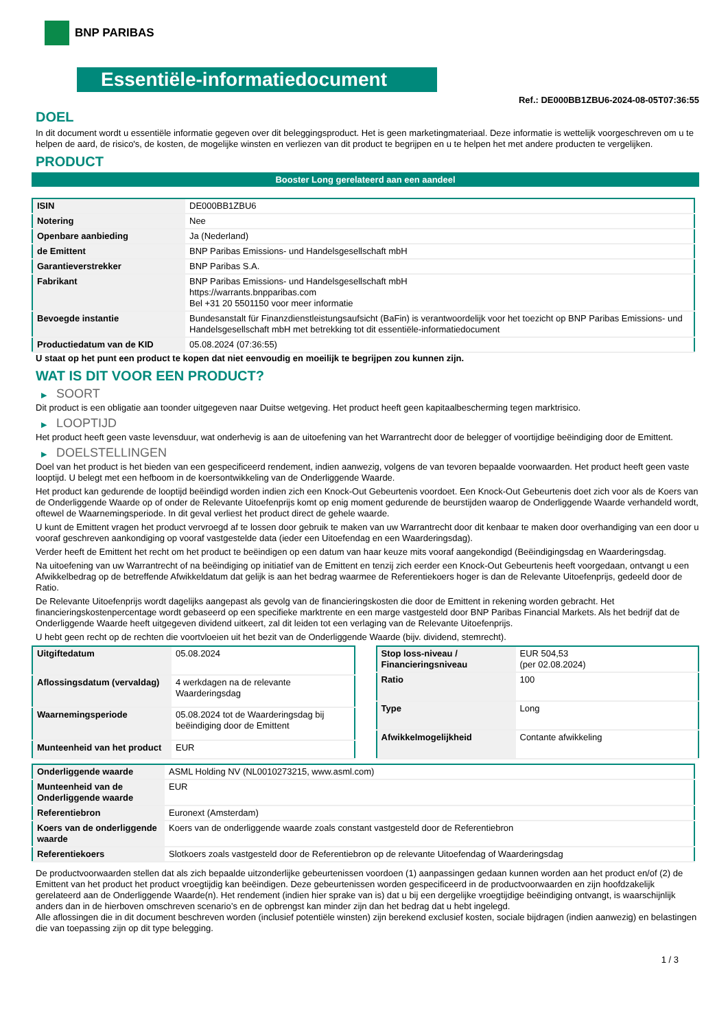BNP PARIBAS
Essentiële-informatiedocument
Ref.: DE000BB1ZBU6-2024-08-05T07:36:55
DOEL
In dit document wordt u essentiële informatie gegeven over dit beleggingsproduct. Het is geen marketingmateriaal. Deze informatie is wettelijk voorgeschreven om u te helpen de aard, de risico's, de kosten, de mogelijke winsten en verliezen van dit product te begrijpen en u te helpen het met andere producten te vergelijken.
PRODUCT
Booster Long gerelateerd aan een aandeel
| ISIN | DE000BB1ZBU6 |
| Notering | Nee |
| Openbare aanbieding | Ja (Nederland) |
| de Emittent | BNP Paribas Emissions- und Handelsgesellschaft mbH |
| Garantieverstrekker | BNP Paribas S.A. |
| Fabrikant | BNP Paribas Emissions- und Handelsgesellschaft mbH https://warrants.bnpparibas.com Bel +31 20 5501150 voor meer informatie |
| Bevoegde instantie | Bundesanstalt für Finanzdienstleistungsaufsicht (BaFin) is verantwoordelijk voor het toezicht op BNP Paribas Emissions- und Handelsgesellschaft mbH met betrekking tot dit essentiële-informatiedocument |
| Productiedatum van de KID | 05.08.2024 (07:36:55) |
U staat op het punt een product te kopen dat niet eenvoudig en moeilijk te begrijpen zou kunnen zijn.
WAT IS DIT VOOR EEN PRODUCT?
▶ SOORT
Dit product is een obligatie aan toonder uitgegeven naar Duitse wetgeving. Het product heeft geen kapitaalbescherming tegen marktrisico.
▶ LOOPTIJD
Het product heeft geen vaste levensduur, wat onderhevig is aan de uitoefening van het Warrantrecht door de belegger of voortijdige beëindiging door de Emittent.
▶ DOELSTELLINGEN
Doel van het product is het bieden van een gespecificeerd rendement, indien aanwezig, volgens de van tevoren bepaalde voorwaarden. Het product heeft geen vaste looptijd. U belegt met een hefboom in de koersontwikkeling van de Onderliggende Waarde.
Het product kan gedurende de looptijd beëindigd worden indien zich een Knock-Out Gebeurtenis voordoet. Een Knock-Out Gebeurtenis doet zich voor als de Koers van de Onderliggende Waarde op of onder de Relevante Uitoefenprijs komt op enig moment gedurende de beurstijden waarop de Onderliggende Waarde verhandeld wordt, oftewel de Waarnemingsperiode. In dit geval verliest het product direct de gehele waarde.
U kunt de Emittent vragen het product vervroegd af te lossen door gebruik te maken van uw Warrantrecht door dit kenbaar te maken door overhandiging van een door u vooraf geschreven aankondiging op vooraf vastgestelde data (ieder een Uitoefendag en een Waarderingsdag).
Verder heeft de Emittent het recht om het product te beëindigen op een datum van haar keuze mits vooraf aangekondigd (Beëindigingsdag en Waarderingsdag.
Na uitoefening van uw Warrantrecht of na beëindiging op initiatief van de Emittent en tenzij zich eerder een Knock-Out Gebeurtenis heeft voorgedaan, ontvangt u een Afwikkelbedrag op de betreffende Afwikkeldatum dat gelijk is aan het bedrag waarmee de Referentiekoers hoger is dan de Relevante Uitoefenprijs, gedeeld door de Ratio.
De Relevante Uitoefenprijs wordt dagelijks aangepast als gevolg van de financieringskosten die door de Emittent in rekening worden gebracht. Het financieringskostenpercentage wordt gebaseerd op een specifieke marktrente en een marge vastgesteld door BNP Paribas Financial Markets. Als het bedrijf dat de Onderliggende Waarde heeft uitgegeven dividend uitkeert, zal dit leiden tot een verlaging van de Relevante Uitoefenprijs.
U hebt geen recht op de rechten die voortvloeien uit het bezit van de Onderliggende Waarde (bijv. dividend, stemrecht).
| Uitgiftedatum | 05.08.2024 |
| Aflossingsdatum (vervaldag) | 4 werkdagen na de relevante Waarderingsdag |
| Waarnemingsperiode | 05.08.2024 tot de Waarderingsdag bij beëindiging door de Emittent |
| Munteenheid van het product | EUR |
| Stop loss-niveau / Financieringsniveau | EUR 504,53 (per 02.08.2024) |
| Ratio | 100 |
| Type | Long |
| Afwikkelmogelijkheid | Contante afwikkeling |
| Onderliggende waarde | ASML Holding NV (NL0010273215, www.asml.com) |
| Munteenheid van de Onderliggende waarde | EUR |
| Referentiebron | Euronext (Amsterdam) |
| Koers van de onderliggende waarde | Koers van de onderliggende waarde zoals constant vastgesteld door de Referentiebron |
| Referentiekoers | Slotkoers zoals vastgesteld door de Referentiebron op de relevante Uitoefendag of Waarderingsdag |
De productvoorwaarden stellen dat als zich bepaalde uitzonderlijke gebeurtenissen voordoen (1) aanpassingen gedaan kunnen worden aan het product en/of (2) de Emittent van het product het product vroegtijdig kan beëindigen. Deze gebeurtenissen worden gespecificeerd in de productvoorwaarden en zijn hoofdzakelijk gerelateerd aan de Onderliggende Waarde(n). Het rendement (indien hier sprake van is) dat u bij een dergelijke vroegtijdige beëindiging ontvangt, is waarschijnlijk anders dan in de hierboven omschreven scenario’s en de opbrengst kan minder zijn dan het bedrag dat u hebt ingelegd.
Alle aflossingen die in dit document beschreven worden (inclusief potentiële winsten) zijn berekend exclusief kosten, sociale bijdragen (indien aanwezig) en belastingen die van toepassing zijn op dit type belegging.
1 / 3